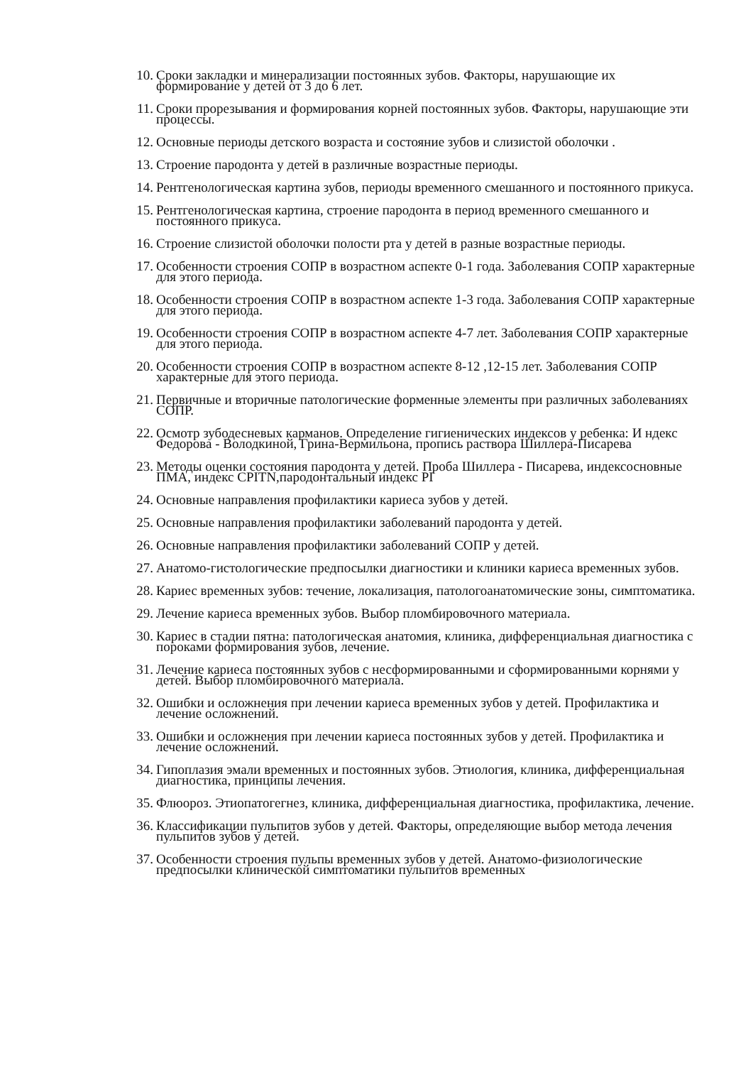10. Сроки закладки и минерализации постоянных зубов. Факторы, нарушающие их формирование у детей от 3 до 6 лет.
11. Сроки прорезывания и формирования корней постоянных зубов. Факторы, нарушающие эти процессы.
12. Основные периоды детского возраста и состояние зубов и слизистой оболочки .
13. Строение пародонта у детей в различные возрастные периоды.
14. Рентгенологическая картина зубов, периоды временного смешанного и постоянного прикуса.
15. Рентгенологическая картина, строение пародонта в период временного смешанного и постоянного прикуса.
16. Строение слизистой оболочки полости рта у детей в разные возрастные периоды.
17. Особенности строения СОПР в возрастном аспекте 0-1 года. Заболевания СОПР характерные для этого периода.
18. Особенности строения СОПР в возрастном аспекте 1-3 года. Заболевания СОПР характерные для этого периода.
19. Особенности строения СОПР в возрастном аспекте 4-7 лет. Заболевания СОПР характерные для этого периода.
20. Особенности строения СОПР в возрастном аспекте 8-12 ,12-15 лет. Заболевания СОПР характерные для этого периода.
21. Первичные и вторичные патологические форменные элементы при различных заболеваниях СОПР.
22. Осмотр зубодесневых карманов. Определение гигиенических индексов у ребенка: И ндекс Федорова - Володкиной, Грина-Вермильона, пропись раствора Шиллера-Писарева
23. Методы оценки состояния пародонта у детей. Проба Шиллера - Писарева, индексосновные ПМА, индекс CPITN,пародонтальный индекс PI
24. Основные направления профилактики кариеса зубов у детей.
25. Основные направления профилактики заболеваний пародонта у детей.
26. Основные направления профилактики заболеваний СОПР у детей.
27. Анатомо-гистологические предпосылки диагностики и клиники кариеса временных зубов.
28. Кариес временных зубов: течение, локализация, патологоанатомические зоны, симптоматика.
29. Лечение кариеса временных зубов. Выбор пломбировочного материала.
30. Кариес в стадии пятна: патологическая анатомия, клиника, дифференциальная диагностика с пороками формирования зубов, лечение.
31. Лечение кариеса постоянных зубов с несформированными и сформированными корнями у детей. Выбор пломбировочного материала.
32. Ошибки и осложнения при лечении кариеса временных зубов у детей. Профилактика и лечение осложнений.
33. Ошибки и осложнения при лечении кариеса постоянных зубов у детей. Профилактика и лечение осложнений.
34. Гипоплазия эмали временных и постоянных зубов. Этиология, клиника, дифференциальная диагностика, принципы лечения.
35. Флюороз. Этиопатогегнез, клиника, дифференциальная диагностика, профилактика, лечение.
36. Классификации пульпитов зубов у детей. Факторы, определяющие выбор метода лечения пульпитов зубов у детей.
37. Особенности строения пульпы временных зубов у детей. Анатомо-физиологические предпосылки клинической симптоматики пульпитов временных